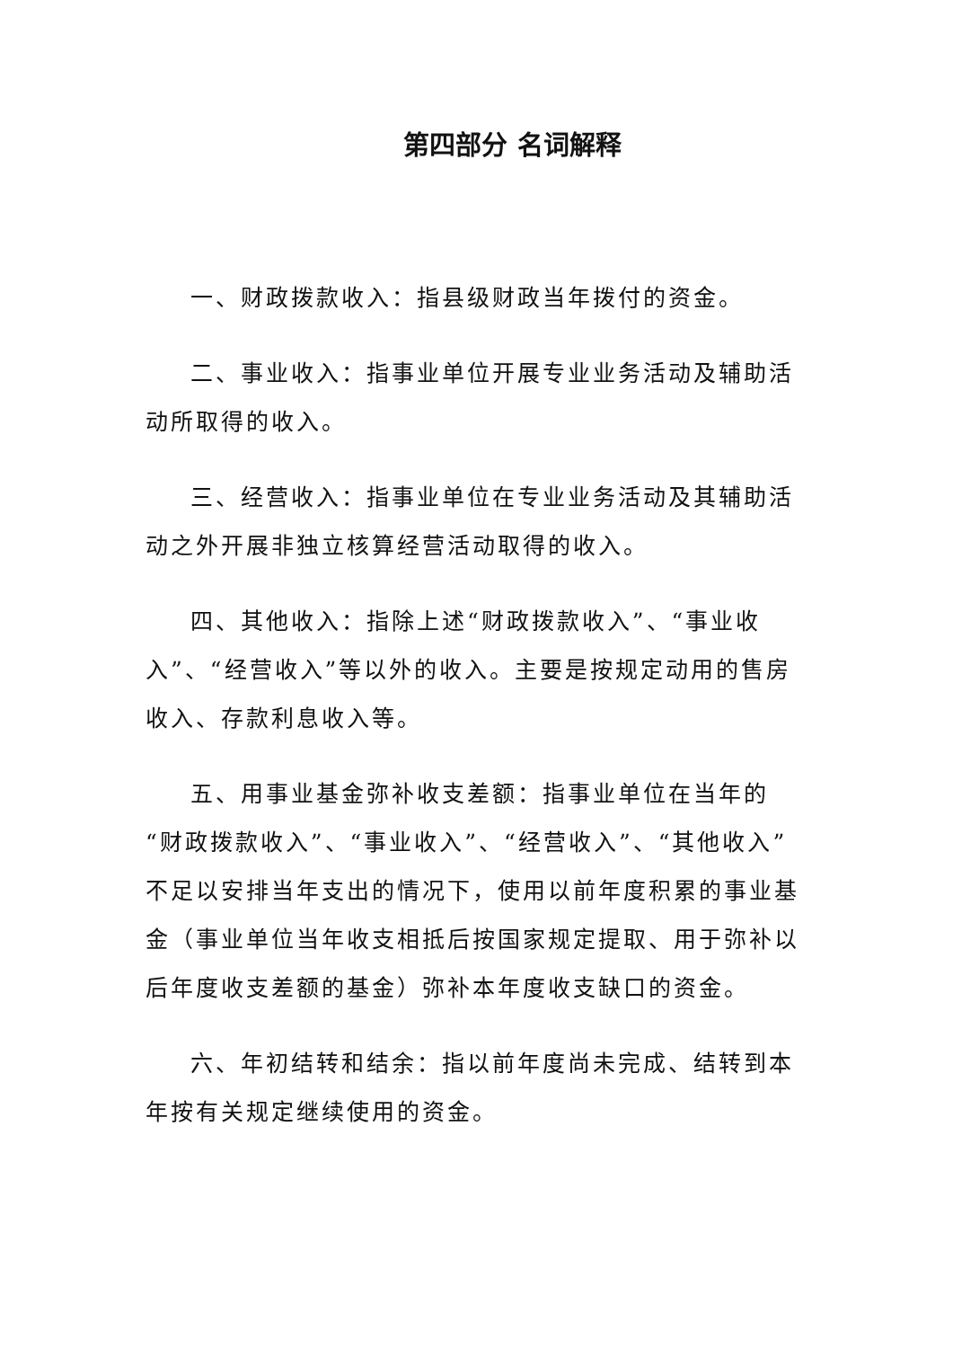第四部分 名词解释
一、财政拨款收入：指县级财政当年拨付的资金。
二、事业收入：指事业单位开展专业业务活动及辅助活动所取得的收入。
三、经营收入：指事业单位在专业业务活动及其辅助活动之外开展非独立核算经营活动取得的收入。
四、其他收入：指除上述“财政拨款收入”、“事业收入”、“经营收入”等以外的收入。主要是按规定动用的售房收入、存款利息收入等。
五、用事业基金弥补收支差额：指事业单位在当年的“财政拨款收入”、“事业收入”、“经营收入”、“其他收入”不足以安排当年支出的情况下，使用以前年度积累的事业基金（事业单位当年收支相抵后按国家规定提取、用于弥补以后年度收支差额的基金）弥补本年度收支缺口的资金。
六、年初结转和结余：指以前年度尚未完成、结转到本年按有关规定继续使用的资金。